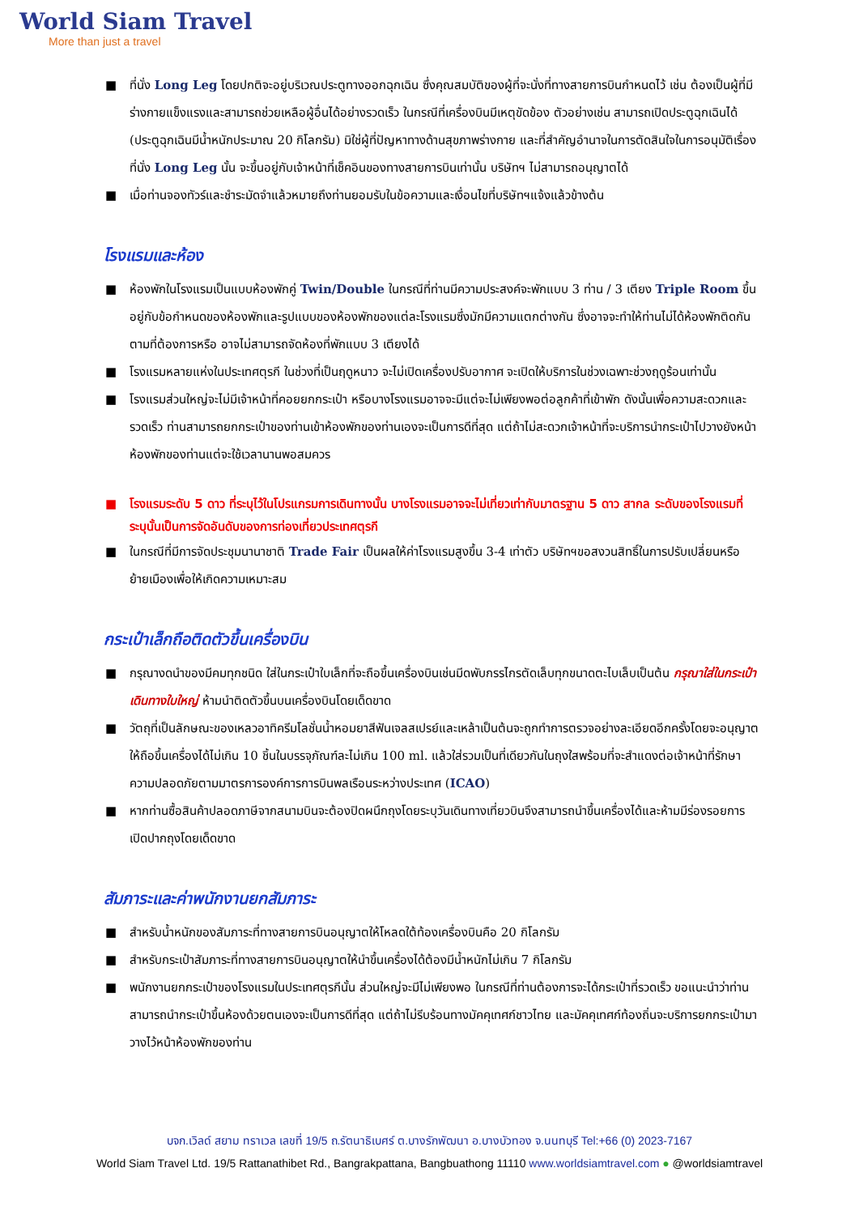World Siam Travel
More than just a travel
■ ที่นั่ง Long Leg โดยปกติจะอยู่บริเวณประตูทางออกฉุกเฉิน ซึ่งคุณสมบัติของผู้ที่จะนั่งที่ทางสายการบินกำหนดไว้ เช่น ต้องเป็นผู้ที่มีร่างกายแข็งแรงและสามารถช่วยเหลือผู้อื่นได้อย่างรวดเร็ว ในกรณีที่เครื่องบินมีเหตุขัดข้อง ตัวอย่างเช่น สามารถเปิดประตูฉุกเฉินได้ (ประตูฉุกเฉินมีน้ำหนักประมาณ 20 กิโลกรัม) มิใช่ผู้ที่ปัญหาทางด้านสุขภาพร่างกาย และที่สำคัญอำนาจในการตัดสินใจในการอนุมัติเรื่องที่นั่ง Long Leg นั้น จะขึ้นอยู่กับเจ้าหน้าที่เช็คอินของทางสายการบินเท่านั้น บริษัทฯ ไม่สามารถอนุญาตได้
■ เมื่อท่านจองทัวร์และชำระมัดจำแล้วหมายถึงท่านยอมรับในข้อความและเงื่อนไขที่บริษัทฯแจ้งแล้วข้างต้น
โรงแรมและห้อง
■ ห้องพักในโรงแรมเป็นแบบห้องพักคู่ Twin/Double ในกรณีที่ท่านมีความประสงค์จะพักแบบ 3 ท่าน / 3 เตียง Triple Room ขึ้นอยู่กับข้อกำหนดของห้องพักและรูปแบบของห้องพักของแต่ละโรงแรมซึ่งมักมีความแตกต่างกัน ซึ่งอาจจะทำให้ท่านไม่ได้ห้องพักติดกันตามที่ต้องการหรือ อาจไม่สามารถจัดห้องที่พักแบบ 3 เตียงได้
■ โรงแรมหลายแห่งในประเทศตุรกี ในช่วงที่เป็นฤดูหนาว จะไม่เปิดเครื่องปรับอากาศ จะเปิดให้บริการในช่วงเฉพาะช่วงฤดูร้อนเท่านั้น
■ โรงแรมส่วนใหญ่จะไม่มีเจ้าหน้าที่คอยยกกระเป๋า หรือบางโรงแรมอาจจะมีแต่จะไม่เพียงพอต่อลูกค้าที่เข้าพัก ดังนั้นเพื่อความสะดวกและรวดเร็ว ท่านสามารถยกกระเป๋าของท่านเข้าห้องพักของท่านเองจะเป็นการดีที่สุด แต่ถ้าไม่สะดวกเจ้าหน้าที่จะบริการนำกระเป๋าไปวางยังหน้าห้องพักของท่านแต่จะใช้เวลานานพอสมควร
■ โรงแรมระดับ 5 ดาว ที่ระบุไว้ในโปรแกรมการเดินทางนั้น บางโรงแรมอาจจะไม่เที่ยวเท่ากับมาตรฐาน 5 ดาว สากล ระดับของโรงแรมที่ระบุนั้นเป็นการจัดอันดับของการท่องเที่ยวประเทศตุรกี
■ ในกรณีที่มีการจัดประชุมนานาชาติ Trade Fair เป็นผลให้ค่าโรงแรมสูงขึ้น 3-4 เท่าตัว บริษัทฯขอสงวนสิทธิ์ในการปรับเปลี่ยนหรือย้ายเมืองเพื่อให้เกิดความเหมาะสม
กระเป๋าเล็กถือติดตัวขึ้นเครื่องบิน
■ กรุณางดนำของมีคมทุกชนิด ใส่ในกระเป๋าใบเล็กที่จะถือขึ้นเครื่องบินเช่นมีดพับกรรไกรตัดเล็บทุกขนาดตะไบเล็บเป็นต้น กรุณาใส่ในกระเป๋าเดินทางใบใหญ่ ห้ามนำติดตัวขึ้นบนเครื่องบินโดยเด็ดขาด
■ วัตถุที่เป็นลักษณะของเหลวอาทิครีมโลชั่นน้ำหอมยาสีฟันเจลสเปรย์และเหล้าเป็นต้นจะถูกทำการตรวจอย่างละเอียดอีกครั้งโดยจะอนุญาตให้ถือขึ้นเครื่องได้ไม่เกิน 10 ชิ้นในบรรจุภัณฑ์ละไม่เกิน 100 ml. แล้วใส่รวมเป็นที่เดียวกันในถุงใสพร้อมที่จะสำแดงต่อเจ้าหน้าที่รักษาความปลอดภัยตามมาตรการองค์การการบินพลเรือนระหว่างประเทศ (ICAO)
■ หากท่านซื้อสินค้าปลอดภาษีจากสนามบินจะต้องปิดผนึกถุงโดยระบุวันเดินทางเที่ยวบินจึงสามารถนำขึ้นเครื่องได้และห้ามมีร่องรอยการเปิดปากถุงโดยเด็ดขาด
สัมภาระและค่าพนักงานยกสัมภาระ
■ สำหรับน้ำหนักของสัมภาระที่ทางสายการบินอนุญาตให้โหลดใต้ท้องเครื่องบินคือ 20 กิโลกรัม
■ สำหรับกระเป๋าสัมภาระที่ทางสายการบินอนุญาตให้นำขึ้นเครื่องได้ต้องมีน้ำหนักไม่เกิน 7 กิโลกรัม
■ พนักงานยกกระเป๋าของโรงแรมในประเทศตุรกีนั้น ส่วนใหญ่จะมีไม่เพียงพอ ในกรณีที่ท่านต้องการจะได้กระเป๋าที่รวดเร็ว ขอแนะนำว่าท่านสามารถนำกระเป๋าขึ้นห้องด้วยตนเองจะเป็นการดีที่สุด แต่ถ้าไม่รีบร้อนทางมัคคุเทศก์ชาวไทย และมัคคุเทศก์ท้องถิ่นจะบริการยกกระเป๋ามาวางไว้หน้าห้องพักของท่าน
บจก.เวิลด์ สยาม ทราเวล เลขที่ 19/5 ถ.รัตนาธิเบศร์ ต.บางรักพัฒนา อ.บางบัวทอง จ.นนทบุรี Tel:+66 (0) 2023-7167
World Siam Travel Ltd. 19/5 Rattanathibet Rd., Bangrakpattana, Bangbuathong 11110 www.worldsiamtravel.com ● @worldsiamtravel